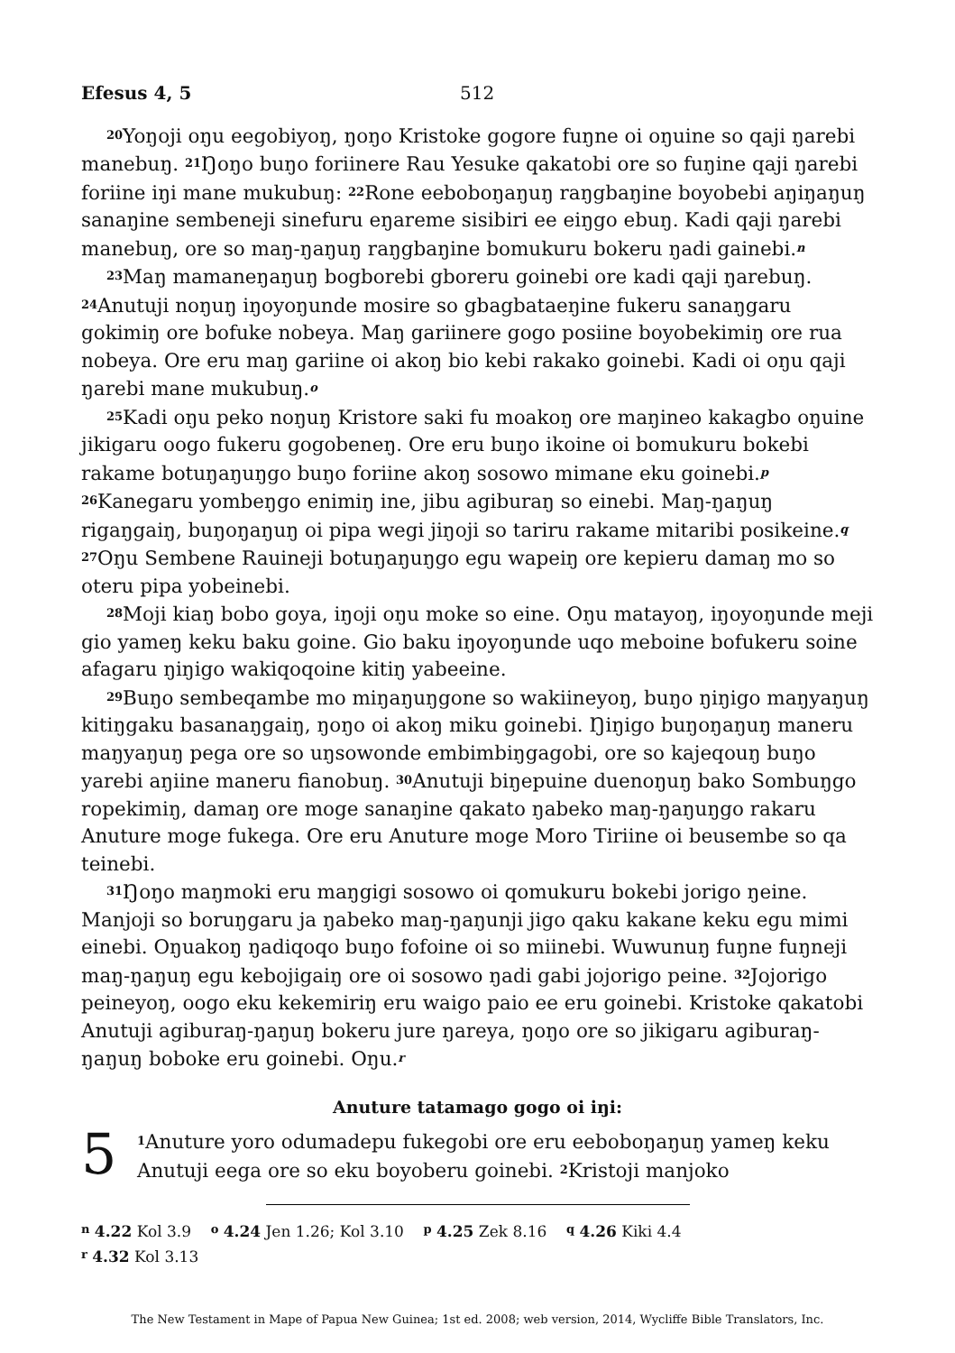Efesus 4, 5 512
<sup>20</sup> Yoŋoji oŋu eegobiyoŋ, ŋoŋo Kristoke gogore fuŋne oi oŋuine so qaji ŋarebi manebuŋ. <sup>21</sup>Ŋoŋo buŋo foriinere Rau Yesuke qakatobi ore so fuŋine qaji ŋarebi foriine iŋi mane mukubuŋ: <sup>22</sup>Rone eeboboŋaŋuŋ raŋgbaŋine boyobebi aŋiŋaŋuŋ sanaŋine sembeneji sinefuru eŋareme sisibiri ee eiŋgo ebuŋ. Kadi qaji ŋarebi manebuŋ, ore so maŋ-ŋaŋuŋ raŋgbaŋine bomukuru bokeru ŋadi gainebi.<sup>n</sup>
<sup>23</sup> Maŋ mamaneŋaŋuŋ bogborebi gboreru goinebi ore kadi qaji ŋarebuŋ. <sup>24</sup>Anutuji noŋuŋ iŋoyoŋunde mosire so gbagbataeŋine fukeru sanaŋgaru gokimiŋ ore bofuke nobeya. Maŋ gariinere gogo posiine boyobekimiŋ ore rua nobeya. Ore eru maŋ gariine oi akoŋ bio kebi rakako goinebi. Kadi oi oŋu qaji ŋarebi mane mukubuŋ.<sup>o</sup>
<sup>25</sup> Kadi oŋu peko noŋuŋ Kristore saki fu moakoŋ ore maŋineo kakagbo oŋuine jikigaru oogo fukeru gogobeneŋ. Ore eru buŋo ikoine oi bomukuru bokebi rakame botuŋaŋuŋgo buŋo foriine akoŋ sosowo mimane eku goinebi.<sup>p</sup> <sup>26</sup>Kanegaru yombeŋgo enimiŋ ine, jibu agiburaŋ so einebi. Maŋ-ŋaŋuŋ rigaŋgaiŋ, buŋoŋaŋuŋ oi pipa wegi jiŋoji so tariru rakame mitaribi posikeine.<sup>q</sup> <sup>27</sup>Oŋu Sembene Rauineji botuŋaŋuŋgo egu wapeiŋ ore kepieru damaŋ mo so oteru pipa yobeinebi.
<sup>28</sup> Moji kiaŋ bobo goya, iŋoji oŋu moke so eine. Oŋu matayoŋ, iŋoyoŋunde meji gio yameŋ keku baku goine. Gio baku iŋoyoŋunde uqo meboine bofukeru soine afagaru ŋiŋigo wakiqoqoine kitiŋ yabeeine.
<sup>29</sup> Buŋo sembeqambe mo miŋaŋuŋgone so wakiineyoŋ, buŋo ŋiŋigo maŋyaŋuŋ kitiŋgaku basanaŋgaiŋ, ŋoŋo oi akoŋ miku goinebi. Ŋiŋigo buŋoŋaŋuŋ maneru maŋyaŋuŋ pega ore so uŋsowonde embimbiŋgagobi, ore so kajeqouŋ buŋo yarebi aŋiine maneru fianobuŋ. <sup>30</sup>Anutuji biŋepuine dueno­ŋuŋ bako Sombuŋgo ropekimiŋ, damaŋ ore moge sanaŋine qakato ŋabeko maŋ-ŋaŋuŋgo rakaru Anuture moge fukega. Ore eru Anuture moge Moro Tiriine oi beusembe so qa teinebi.
<sup>31</sup> Ŋoŋo maŋmoki eru maŋgigi sosowo oi qomukuru bokebi jorigo ŋeine. Manjoji so boruŋgaru ja ŋabeko maŋ-ŋaŋunji jigo qaku kakane keku egu mimi einebi. Oŋuakoŋ ŋadiqoqo buŋo fofoine oi so miinebi. Wuwunuŋ fuŋne fuŋneji maŋ-ŋaŋuŋ egu kebojigaiŋ ore oi sosowo ŋadi gabi jojorigo peine. <sup>32</sup>Jojorigo peineyoŋ, oogo eku kekemiriŋ eru waigo paio ee eru goinebi. Kristoke qakatobi Anutuji agiburaŋ-ŋaŋuŋ bokeru jure ŋareya, ŋoŋo ore so jikigaru agiburaŋ-ŋaŋuŋ boboke eru goinebi. Oŋu.<sup>r</sup>
Anuture tatamago gogo oi iŋi:
5
<sup>1</sup> Anuture yoro odumadepu fukegobi ore eru eeboboŋaŋuŋ yameŋ keku Anutuji eega ore so eku boyoberu goinebi. <sup>2</sup>Kristoji manjoko
<sup>n</sup> 4.22 Kol 3.9 <sup>o</sup> 4.24 Jen 1.26; Kol 3.10 <sup>p</sup> 4.25 Zek 8.16 <sup>q</sup> 4.26 Kiki 4.4
<sup>r</sup> 4.32 Kol 3.13
The New Testament in Mape of Papua New Guinea; 1st ed. 2008; web version, 2014, Wycliffe Bible Translators, Inc.